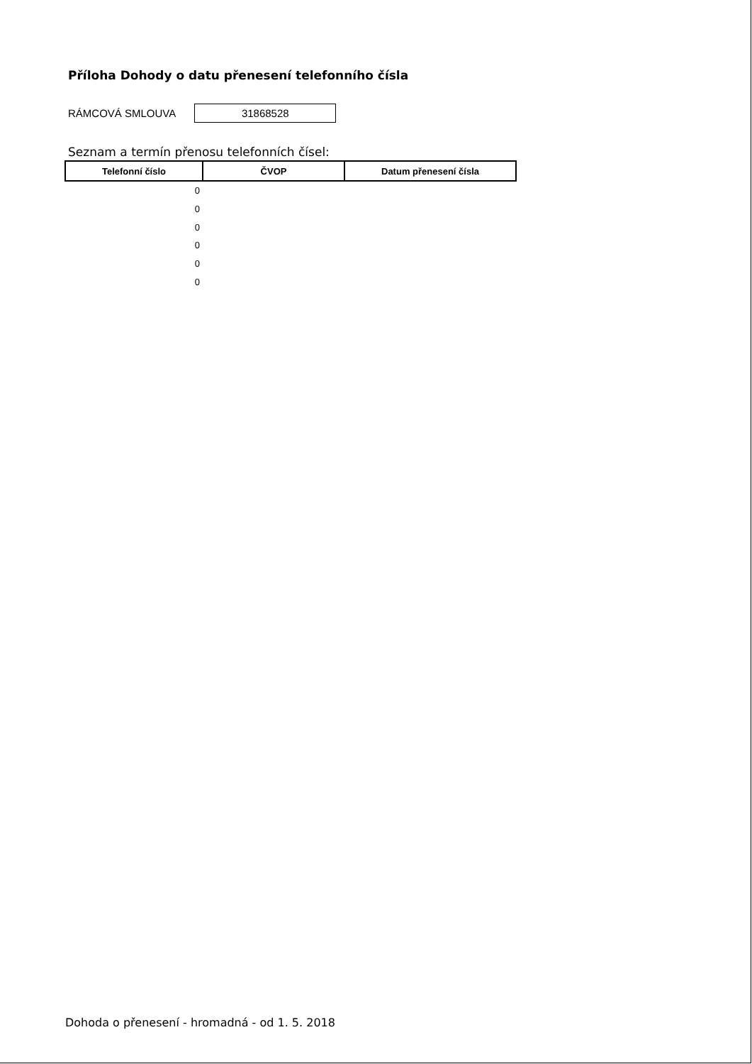Příloha Dohody o datu přenesení telefonního čísla
RÁMCOVÁ SMLOUVA
31868528
Seznam a termín přenosu telefonních čísel:
| Telefonní číslo | ČVOP | Datum přenesení čísla |
| --- | --- | --- |
| 0 | | |
| 0 | | |
| 0 | | |
| 0 | | |
| 0 | | |
| 0 | | |
Dohoda o přenesení - hromadná - od 1. 5. 2018